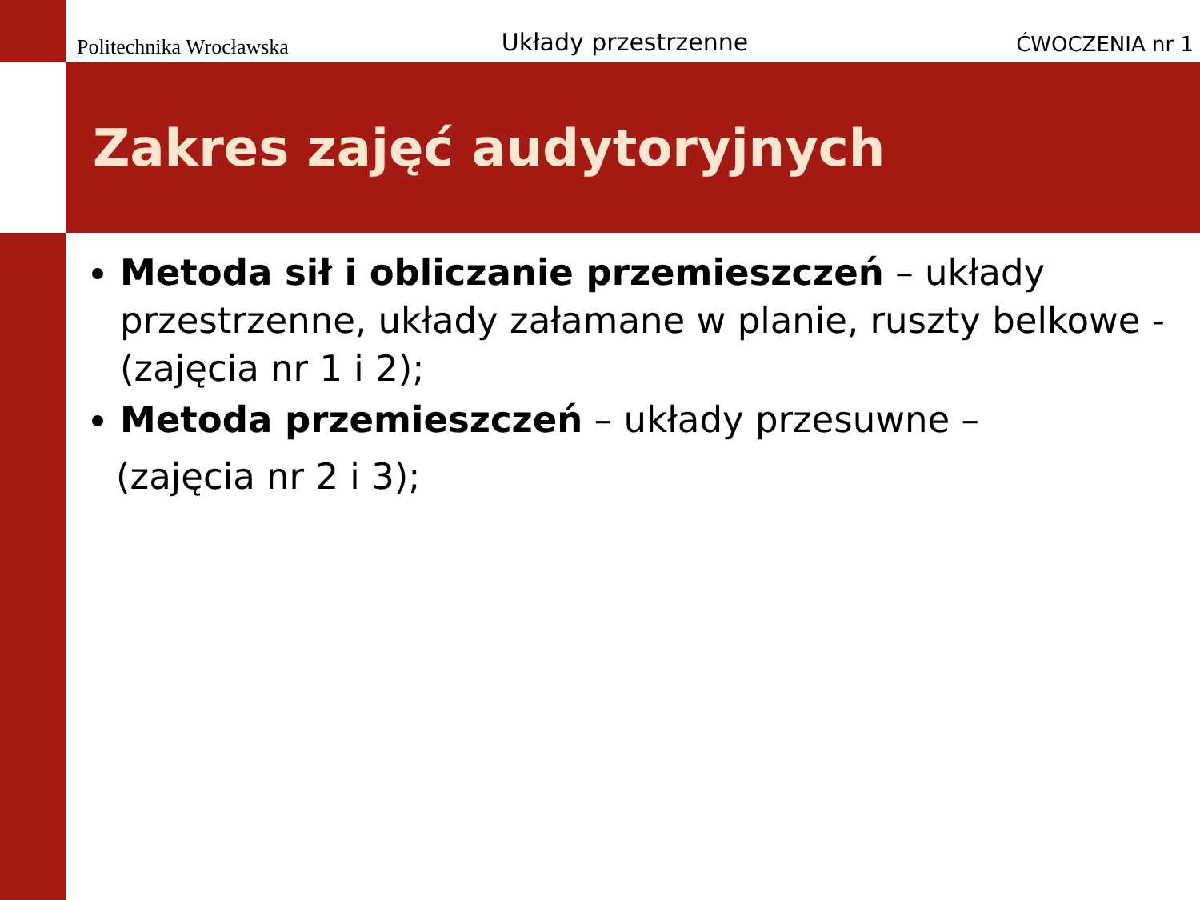Politechnika Wrocławska
Układy przestrzenne
ĆWOCZENIA nr 1
Zakres zajęć audytoryjnych
Metoda sił i obliczanie przemieszczeń – układy przestrzenne, układy załamane w planie, ruszty belkowe - (zajęcia nr 1 i 2);
Metoda przemieszczeń – układy przesuwne –
(zajęcia nr 2 i 3);